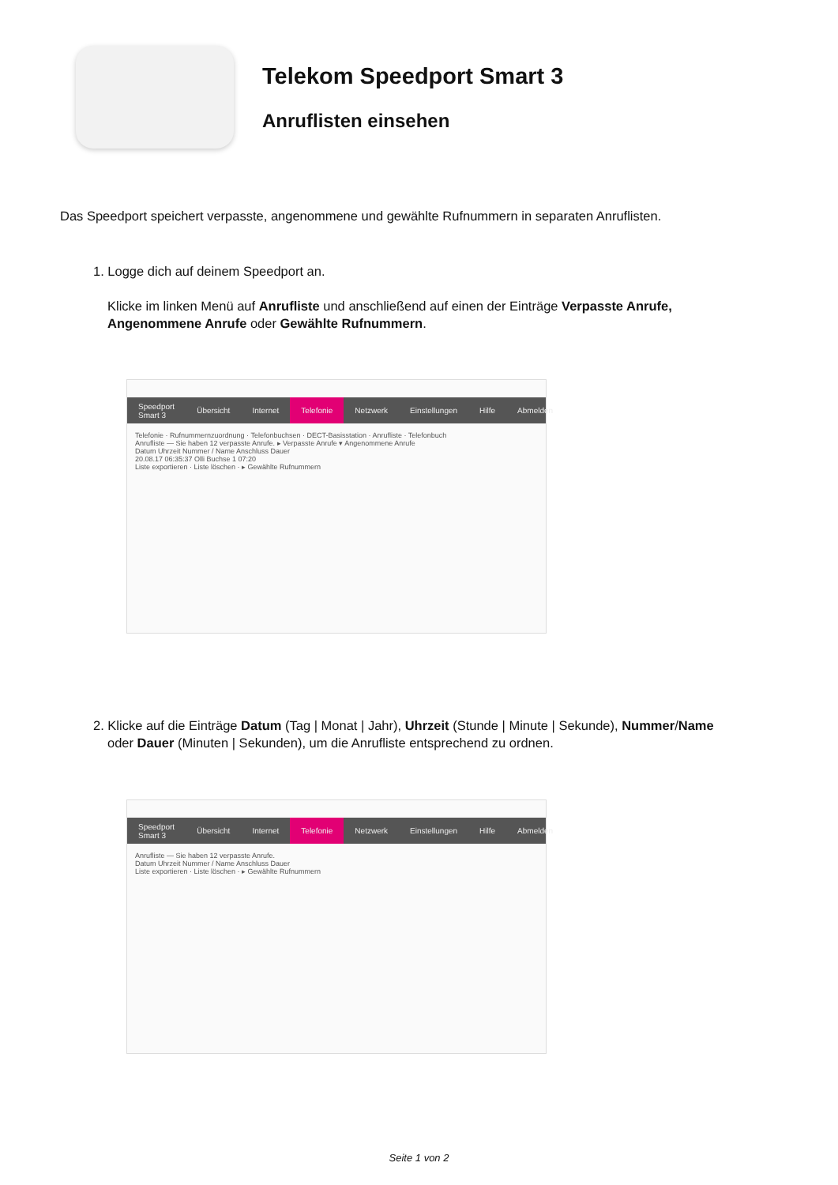Telekom Speedport Smart 3
Anruflisten einsehen
Das Speedport speichert verpasste, angenommene und gewählte Rufnummern in separaten Anruflisten.
1. Logge dich auf deinem Speedport an.
Klicke im linken Menü auf Anrufliste und anschließend auf einen der Einträge Verpasste Anrufe, Angenommene Anrufe oder Gewählte Rufnummern.
Speedport Smart 3 Übersicht Internet Telefonie Netzwerk Einstellungen Hilfe Abmelden
Telefonie · Rufnummernzuordnung · Telefonbuchsen · DECT-Basisstation · Anrufliste · Telefonbuch
Anrufliste — Sie haben 12 verpasste Anrufe. ▸ Verpasste Anrufe ▾ Angenommene Anrufe
Datum Uhrzeit Nummer / Name Anschluss Dauer
20.08.17 06:35:37 Olli Buchse 1 07:20
Liste exportieren · Liste löschen · ▸ Gewählte Rufnummern
2. Klicke auf die Einträge Datum (Tag | Monat | Jahr), Uhrzeit (Stunde | Minute | Sekunde), Nummer/Name
oder Dauer (Minuten | Sekunden), um die Anrufliste entsprechend zu ordnen.
Speedport Smart 3 Übersicht Internet Telefonie Netzwerk Einstellungen Hilfe Abmelden
Anrufliste — Sie haben 12 verpasste Anrufe.
Datum Uhrzeit Nummer / Name Anschluss Dauer
Liste exportieren · Liste löschen · ▸ Gewählte Rufnummern
Seite 1 von 2